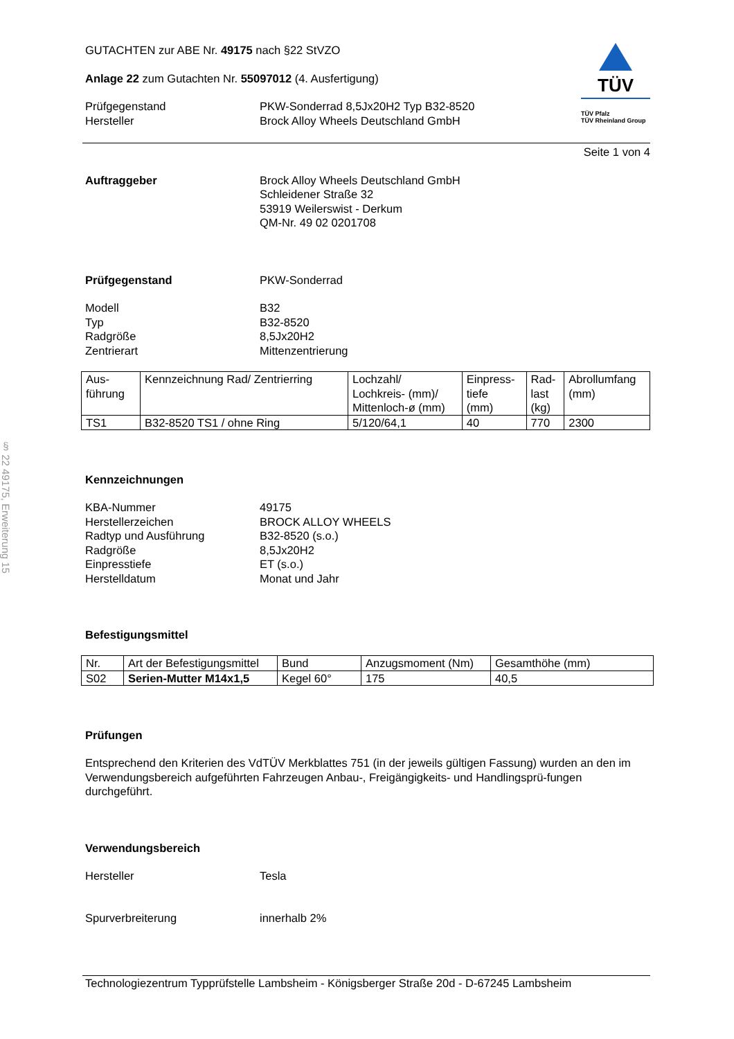§ 22 49175, Erweiterung 15
GUTACHTEN zur ABE Nr. 49175 nach §22 StVZO
Anlage 22 zum Gutachten Nr. 55097012 (4. Ausfertigung)
Prüfgegenstand PKW-Sonderrad 8,5Jx20H2 Typ B32-8520
Hersteller Brock Alloy Wheels Deutschland GmbH
TÜV
TÜV Pfalz
TÜV Rheinland Group
Seite 1 von 4
Auftraggeber Brock Alloy Wheels Deutschland GmbH
Schleidener Straße 32
53919 Weilerswist - Derkum
QM-Nr. 49 02 0201708
Prüfgegenstand PKW-Sonderrad
Modell
Typ
Radgröße
Zentrierart
B32
B32-8520
8,5Jx20H2
Mittenzentrierung
| Aus- führung | Kennzeichnung Rad/ Zentrierring | Lochzahl/ Lochkreis- (mm)/ Mittenloch-ø (mm) | Einpress- tiefe (mm) | Rad- last (kg) | Abrollumfang (mm) |
| --- | --- | --- | --- | --- | --- |
| TS1 | B32-8520 TS1 / ohne Ring | 5/120/64,1 | 40 | 770 | 2300 |
Kennzeichnungen
KBA-Nummer
Herstellerzeichen
Radtyp und Ausführung
Radgröße
Einpresstiefe
Herstelldatum
49175
BROCK ALLOY WHEELS
B32-8520 (s.o.)
8,5Jx20H2
ET (s.o.)
Monat und Jahr
Befestigungsmittel
| Nr. | Art der Befestigungsmittel | Bund | Anzugsmoment (Nm) | Gesamthöhe (mm) |
| --- | --- | --- | --- | --- |
| S02 | Serien-Mutter M14x1,5 | Kegel 60° | 175 | 40,5 |
Prüfungen
Entsprechend den Kriterien des VdTÜV Merkblattes 751 (in der jeweils gültigen Fassung) wurden an den im Verwendungsbereich aufgeführten Fahrzeugen Anbau-, Freigängigkeits- und Handlingsprü-fungen durchgeführt.
Verwendungsbereich
Hersteller Tesla
Spurverbreiterung innerhalb 2%
Technologiezentrum Typprüfstelle Lambsheim - Königsberger Straße 20d - D-67245 Lambsheim